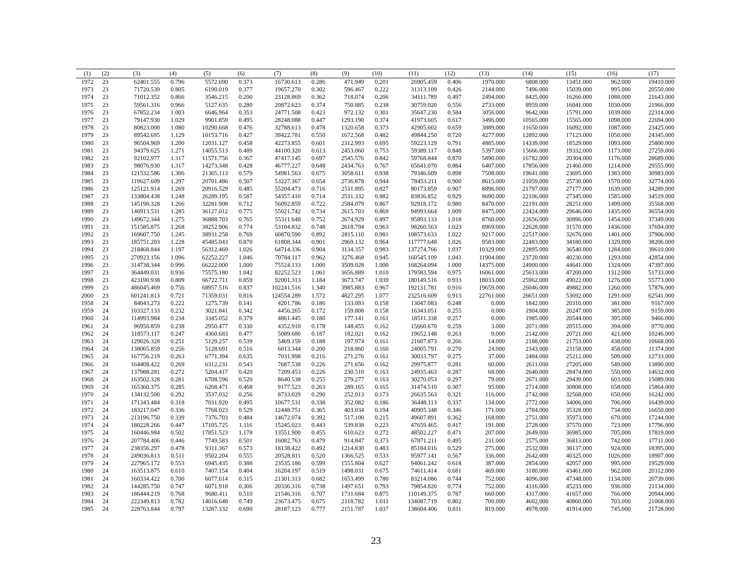| (1) | (2) | (3) | (4) | (5) | (6) | (7) | (8) | (9) | (10) | (11) | (12) | (13) | (14) | (15) | (16) | (17) |
| --- | --- | --- | --- | --- | --- | --- | --- | --- | --- | --- | --- | --- | --- | --- | --- | --- |
| 1972 | 23 | 62401.555 | 0.796 | 5572.690 | 0.373 | 16730.613 | 0.286 | 471.949 | 0.201 | 26905.459 | 0.406 | 1970.000 | 6808.000 | 13451.000 | 962.000 | 19410.000 |
| 1973 | 23 | 71720.539 | 0.805 | 6190.019 | 0.377 | 19657.270 | 0.302 | 596.467 | 0.222 | 31313.109 | 0.426 | 2144.000 | 7496.000 | 15039.000 | 995.000 | 20550.000 |
| 1974 | 23 | 71012.352 | 0.866 | 3546.215 | 0.200 | 23128.869 | 0.362 | 718.074 | 0.206 | 34111.789 | 0.497 | 2494.000 | 8425.000 | 16266.000 | 1088.000 | 21643.000 |
| 1975 | 23 | 59561.316 | 0.966 | 5127.635 | 0.280 | 20872.623 | 0.374 | 750.885 | 0.238 | 30759.020 | 0.556 | 2733.000 | 8959.000 | 16041.000 | 1030.000 | 21966.000 |
| 1976 | 23 | 67852.234 | 1.003 | 6646.964 | 0.353 | 24771.508 | 0.423 | 972.132 | 0.301 | 35647.230 | 0.584 | 3056.000 | 9642.000 | 15791.000 | 1039.000 | 22314.000 |
| 1977 | 23 | 79147.930 | 1.029 | 9901.859 | 0.495 | 28248.088 | 0.447 | 1293.190 | 0.374 | 41973.605 | 0.617 | 3496.000 | 10565.000 | 15565.000 | 1098.000 | 22694.000 |
| 1978 | 23 | 80823.000 | 1.080 | 10290.668 | 0.476 | 32788.613 | 0.478 | 1320.658 | 0.373 | 42905.602 | 0.659 | 3889.000 | 11650.000 | 16092.000 | 1087.000 | 23425.000 |
| 1979 | 23 | 89542.695 | 1.129 | 10153.716 | 0.427 | 39422.781 | 0.550 | 1672.568 | 0.482 | 49844.250 | 0.720 | 4277.000 | 12892.000 | 17123.000 | 1050.000 | 24345.000 |
| 1980 | 23 | 96504.969 | 1.200 | 12031.127 | 0.458 | 42273.855 | 0.601 | 2312.993 | 0.695 | 59223.129 | 0.791 | 4885.000 | 14339.000 | 18529.000 | 1093.000 | 25800.000 |
| 1981 | 23 | 94379.625 | 1.271 | 14055.513 | 0.489 | 44100.320 | 0.613 | 2453.060 | 0.753 | 59389.117 | 0.848 | 5397.000 | 15666.000 | 19332.000 | 1173.000 | 27259.000 |
| 1982 | 23 | 92102.977 | 1.317 | 11571.756 | 0.367 | 47417.145 | 0.697 | 2545.576 | 0.842 | 59768.844 | 0.870 | 5890.000 | 16782.000 | 20304.000 | 1176.000 | 28689.000 |
| 1983 | 23 | 98076.930 | 1.317 | 14273.348 | 0.428 | 46777.227 | 0.648 | 2434.763 | 0.767 | 65641.070 | 0.884 | 6407.000 | 17856.000 | 21460.000 | 1214.000 | 29555.000 |
| 1984 | 23 | 121532.586 | 1.306 | 21365.113 | 0.579 | 54981.563 | 0.675 | 3058.611 | 0.938 | 79346.609 | 0.898 | 7508.000 | 19641.000 | 23695.000 | 1383.000 | 30983.000 |
| 1985 | 23 | 119627.609 | 1.297 | 20701.486 | 0.507 | 53227.367 | 0.654 | 2736.878 | 0.944 | 78453.211 | 0.900 | 8615.000 | 21059.000 | 25730.000 | 1570.000 | 32774.000 |
| 1986 | 23 | 125121.914 | 1.269 | 20916.529 | 0.485 | 55204.473 | 0.716 | 2511.895 | 0.827 | 80173.859 | 0.907 | 8896.000 | 21797.000 | 27177.000 | 1639.000 | 34289.000 |
| 1987 | 23 | 133804.438 | 1.248 | 26289.195 | 0.587 | 54357.410 | 0.714 | 2531.332 | 0.882 | 83836.852 | 0.929 | 8690.000 | 22106.000 | 27345.000 | 1585.000 | 34519.000 |
| 1988 | 23 | 145198.328 | 1.266 | 32281.908 | 0.712 | 56092.859 | 0.722 | 2584.079 | 0.867 | 92918.172 | 0.980 | 8470.000 | 22191.000 | 28251.000 | 1499.000 | 35568.000 |
| 1989 | 23 | 146913.531 | 1.285 | 36127.012 | 0.775 | 55021.742 | 0.734 | 2615.703 | 0.869 | 94993.664 | 1.009 | 8475.000 | 22424.000 | 29646.000 | 1435.000 | 36554.000 |
| 1990 | 23 | 149672.344 | 1.275 | 36888.703 | 0.765 | 55311.648 | 0.752 | 2674.929 | 0.897 | 95893.133 | 1.018 | 8760.000 | 22656.000 | 30896.000 | 1454.000 | 37349.000 |
| 1991 | 23 | 151585.875 | 1.268 | 38252.906 | 0.774 | 53104.832 | 0.748 | 2618.794 | 0.963 | 98260.563 | 1.023 | 8969.000 | 22628.000 | 31570.000 | 1436.000 | 37694.000 |
| 1992 | 23 | 169607.750 | 1.245 | 38931.258 | 0.769 | 60870.590 | 0.892 | 2815.110 | 0.981 | 108573.633 | 1.022 | 9217.000 | 22517.000 | 32676.000 | 1401.000 | 37906.000 |
| 1993 | 23 | 185751.203 | 1.228 | 45485.043 | 0.870 | 61808.344 | 0.901 | 2969.132 | 0.964 | 117777.648 | 1.026 | 9583.000 | 22483.000 | 34180.000 | 1329.000 | 38206.000 |
| 1994 | 23 | 218468.844 | 1.197 | 56312.469 | 1.026 | 64714.336 | 0.904 | 3134.357 | 0.983 | 137274.766 | 1.037 | 10329.000 | 22895.000 | 36540.000 | 1284.000 | 39610.000 |
| 1995 | 23 | 270923.156 | 1.096 | 62252.227 | 1.046 | 70784.117 | 0.962 | 3276.468 | 0.945 | 160545.109 | 1.043 | 11904.000 | 23720.000 | 40230.000 | 1293.000 | 42854.000 |
| 1996 | 23 | 314738.344 | 0.996 | 66222.000 | 1.000 | 75524.133 | 1.000 | 3509.028 | 1.000 | 168264.094 | 1.000 | 14375.000 | 24900.000 | 44641.000 | 1324.000 | 47397.000 |
| 1997 | 23 | 364449.031 | 0.936 | 75575.180 | 1.042 | 82252.523 | 1.061 | 3656.889 | 1.010 | 179583.594 | 0.975 | 16061.000 | 25613.000 | 47200.000 | 1312.000 | 51733.000 |
| 1998 | 23 | 423190.938 | 0.809 | 66722.711 | 0.859 | 92001.313 | 1.184 | 3673.747 | 1.039 | 180149.516 | 0.933 | 18033.000 | 25962.000 | 49022.000 | 1276.000 | 55773.000 |
| 1999 | 23 | 486045.469 | 0.756 | 68957.516 | 0.837 | 102241.516 | 1.340 | 3985.883 | 0.967 | 192131.781 | 0.916 | 19659.000 | 26046.000 | 49882.000 | 1260.000 | 57876.000 |
| 2000 | 23 | 601241.813 | 0.721 | 71359.031 | 0.816 | 124554.289 | 1.572 | 4827.295 | 1.077 | 232516.609 | 0.913 | 22761.000 | 26651.000 | 53692.000 | 1291.000 | 62541.000 |
| 1958 | 24 | 84043.273 | 0.222 | 1275.739 | 0.141 | 4201.786 | 0.186 | 133.093 | 0.158 | 13047.083 | 0.248 | 0.000 | 1842.000 | 20310.000 | 381.000 | 9167.000 |
| 1959 | 24 | 103327.133 | 0.232 | 3021.841 | 0.342 | 4456.265 | 0.172 | 159.808 | 0.158 | 16343.051 | 0.255 | 0.000 | 1904.000 | 20247.000 | 385.000 | 9159.000 |
| 1960 | 24 | 114993.984 | 0.234 | 3345.052 | 0.379 | 4861.445 | 0.180 | 177.141 | 0.161 | 18511.338 | 0.257 | 0.000 | 1985.000 | 20544.000 | 395.000 | 9466.000 |
| 1961 | 24 | 96956.859 | 0.238 | 2950.477 | 0.330 | 4352.910 | 0.178 | 148.455 | 0.162 | 15660.670 | 0.259 | 3.000 | 2071.000 | 20515.000 | 394.000 | 9770.000 |
| 1962 | 24 | 118573.117 | 0.247 | 4360.683 | 0.477 | 5089.680 | 0.187 | 182.021 | 0.162 | 19652.148 | 0.263 | 9.000 | 2142.000 | 20721.000 | 421.000 | 10246.000 |
| 1963 | 24 | 129026.328 | 0.251 | 5129.257 | 0.539 | 5469.159 | 0.188 | 197.974 | 0.161 | 21607.873 | 0.266 | 14.000 | 2188.000 | 21753.000 | 438.000 | 10668.000 |
| 1964 | 24 | 138065.859 | 0.256 | 5128.691 | 0.516 | 6013.344 | 0.200 | 218.860 | 0.160 | 24005.791 | 0.270 | 24.000 | 2343.000 | 23158.000 | 458.000 | 11374.000 |
| 1965 | 24 | 167756.219 | 0.263 | 6771.394 | 0.635 | 7031.998 | 0.216 | 271.276 | 0.161 | 30033.797 | 0.275 | 37.000 | 2484.000 | 25212.000 | 509.000 | 12733.000 |
| 1966 | 24 | 164408.422 | 0.269 | 6312.231 | 0.543 | 7687.538 | 0.226 | 271.656 | 0.162 | 29975.877 | 0.281 | 60.000 | 2611.000 | 27205.000 | 549.000 | 13890.000 |
| 1967 | 24 | 137988.281 | 0.272 | 5204.417 | 0.420 | 7209.453 | 0.226 | 230.510 | 0.163 | 24935.463 | 0.287 | 68.000 | 2640.000 | 28474.000 | 550.000 | 14632.000 |
| 1968 | 24 | 163502.328 | 0.281 | 6708.596 | 0.520 | 8640.538 | 0.255 | 279.277 | 0.163 | 30270.053 | 0.297 | 79.000 | 2671.000 | 29439.000 | 603.000 | 15089.000 |
| 1969 | 24 | 165360.375 | 0.285 | 6268.471 | 0.468 | 9177.523 | 0.263 | 289.165 | 0.165 | 31474.510 | 0.307 | 95.000 | 2714.000 | 30808.000 | 658.000 | 15864.000 |
| 1970 | 24 | 134132.500 | 0.292 | 3537.032 | 0.256 | 8733.029 | 0.290 | 252.013 | 0.173 | 26635.563 | 0.321 | 116.000 | 2742.000 | 32568.000 | 650.000 | 16242.000 |
| 1971 | 24 | 171343.484 | 0.318 | 7031.920 | 0.495 | 10677.531 | 0.338 | 352.082 | 0.186 | 36448.113 | 0.337 | 134.000 | 2772.000 | 34006.000 | 706.000 | 16439.000 |
| 1972 | 24 | 183217.047 | 0.336 | 7768.023 | 0.529 | 12448.751 | 0.365 | 403.034 | 0.194 | 40905.348 | 0.346 | 171.000 | 2784.000 | 35328.000 | 734.000 | 16650.000 |
| 1973 | 24 | 213196.750 | 0.339 | 7376.703 | 0.484 | 14672.074 | 0.392 | 517.100 | 0.215 | 49607.891 | 0.362 | 168.000 | 2751.000 | 35973.000 | 670.000 | 17244.000 |
| 1974 | 24 | 180228.266 | 0.447 | 17105.725 | 1.116 | 15245.023 | 0.443 | 539.838 | 0.223 | 47659.465 | 0.417 | 191.000 | 2728.000 | 37570.000 | 723.000 | 17796.000 |
| 1975 | 24 | 160446.984 | 0.502 | 17851.523 | 1.178 | 13551.900 | 0.455 | 610.623 | 0.272 | 48502.227 | 0.471 | 207.000 | 2649.000 | 36985.000 | 705.000 | 17819.000 |
| 1976 | 24 | 207784.406 | 0.446 | 7749.583 | 0.501 | 16082.763 | 0.479 | 914.847 | 0.373 | 67871.211 | 0.495 | 231.000 | 2575.000 | 36813.000 | 742.000 | 17711.000 |
| 1977 | 24 | 238356.297 | 0.478 | 9311.367 | 0.573 | 18138.422 | 0.492 | 1214.830 | 0.483 | 85184.016 | 0.529 | 275.000 | 2532.000 | 38137.000 | 924.000 | 18395.000 |
| 1978 | 24 | 249036.813 | 0.511 | 9502.204 | 0.555 | 20528.811 | 0.520 | 1366.525 | 0.533 | 95977.141 | 0.567 | 336.000 | 2642.000 | 40325.000 | 1026.000 | 18907.000 |
| 1979 | 24 | 227965.172 | 0.553 | 6945.435 | 0.388 | 23535.186 | 0.599 | 1555.804 | 0.627 | 94061.242 | 0.618 | 387.000 | 2854.000 | 42057.000 | 995.000 | 19529.000 |
| 1980 | 24 | 163513.875 | 0.610 | 7407.154 | 0.404 | 16204.197 | 0.519 | 1498.031 | 0.675 | 74611.414 | 0.681 | 469.000 | 3180.000 | 43461.000 | 962.000 | 20312.000 |
| 1981 | 24 | 160334.422 | 0.700 | 6077.614 | 0.315 | 21301.313 | 0.682 | 1653.499 | 0.780 | 83214.086 | 0.744 | 752.000 | 4096.000 | 47348.000 | 1134.000 | 20739.000 |
| 1982 | 24 | 144285.750 | 0.747 | 6071.918 | 0.306 | 20336.316 | 0.738 | 1497.651 | 0.793 | 79854.820 | 0.774 | 752.000 | 4316.000 | 45233.000 | 936.000 | 21134.000 |
| 1983 | 24 | 186444.219 | 0.768 | 9680.411 | 0.510 | 21546.316 | 0.707 | 1731.684 | 0.875 | 110149.375 | 0.787 | 660.000 | 4317.000 | 41657.000 | 766.000 | 20944.000 |
| 1984 | 24 | 222349.813 | 0.782 | 14016.648 | 0.749 | 23673.475 | 0.675 | 2118.782 | 1.011 | 134087.719 | 0.802 | 700.000 | 4602.000 | 40860.000 | 703.000 | 21068.000 |
| 1985 | 24 | 228763.844 | 0.797 | 13287.332 | 0.690 | 28187.123 | 0.777 | 2151.787 | 1.037 | 138604.406 | 0.811 | 819.000 | 4978.000 | 41914.000 | 745.000 | 21728.000 |
23